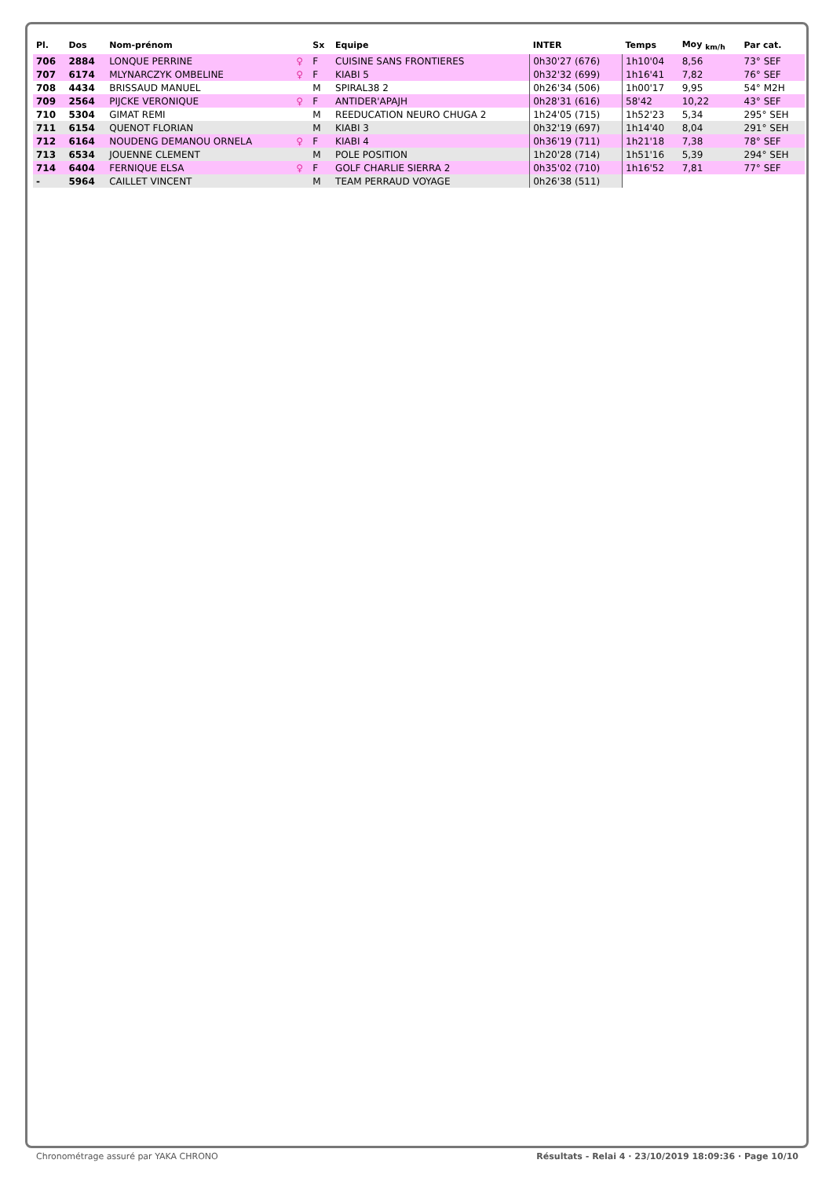| Pl. | Dos | Nom-prénom | | Sx | Equipe | INTER | Temps | Moy <sub>km/h</sub> | Par cat. |
| --- | --- | --- | --- | --- | --- | --- | --- | --- | --- |
| 706 | 2884 | LONQUE PERRINE | ♀ | F | CUISINE SANS FRONTIERES | 0h30'27 (676) | 1h10'04 | 8,56 | 73° SEF |
| 707 | 6174 | MLYNARCZYK OMBELINE | ♀ | F | KIABI 5 | 0h32'32 (699) | 1h16'41 | 7,82 | 76° SEF |
| 708 | 4434 | BRISSAUD MANUEL | | M | SPIRAL38 2 | 0h26'34 (506) | 1h00'17 | 9,95 | 54° M2H |
| 709 | 2564 | PIJCKE VERONIQUE | ♀ | F | ANTIDER'APAJH | 0h28'31 (616) | 58'42 | 10,22 | 43° SEF |
| 710 | 5304 | GIMAT REMI | | M | REEDUCATION NEURO CHUGA 2 | 1h24'05 (715) | 1h52'23 | 5,34 | 295° SEH |
| 711 | 6154 | QUENOT FLORIAN | | M | KIABI 3 | 0h32'19 (697) | 1h14'40 | 8,04 | 291° SEH |
| 712 | 6164 | NOUDENG DEMANOU ORNELA | ♀ | F | KIABI 4 | 0h36'19 (711) | 1h21'18 | 7,38 | 78° SEF |
| 713 | 6534 | JOUENNE CLEMENT | | M | POLE POSITION | 1h20'28 (714) | 1h51'16 | 5,39 | 294° SEH |
| 714 | 6404 | FERNIQUE ELSA | ♀ | F | GOLF CHARLIE SIERRA 2 | 0h35'02 (710) | 1h16'52 | 7,81 | 77° SEF |
| - | 5964 | CAILLET VINCENT | | M | TEAM PERRAUD VOYAGE | 0h26'38 (511) | | | |
Chronométrage assuré par YAKA CHRONO
Résultats - Relai 4 · 23/10/2019 18:09:36 · Page 10/10